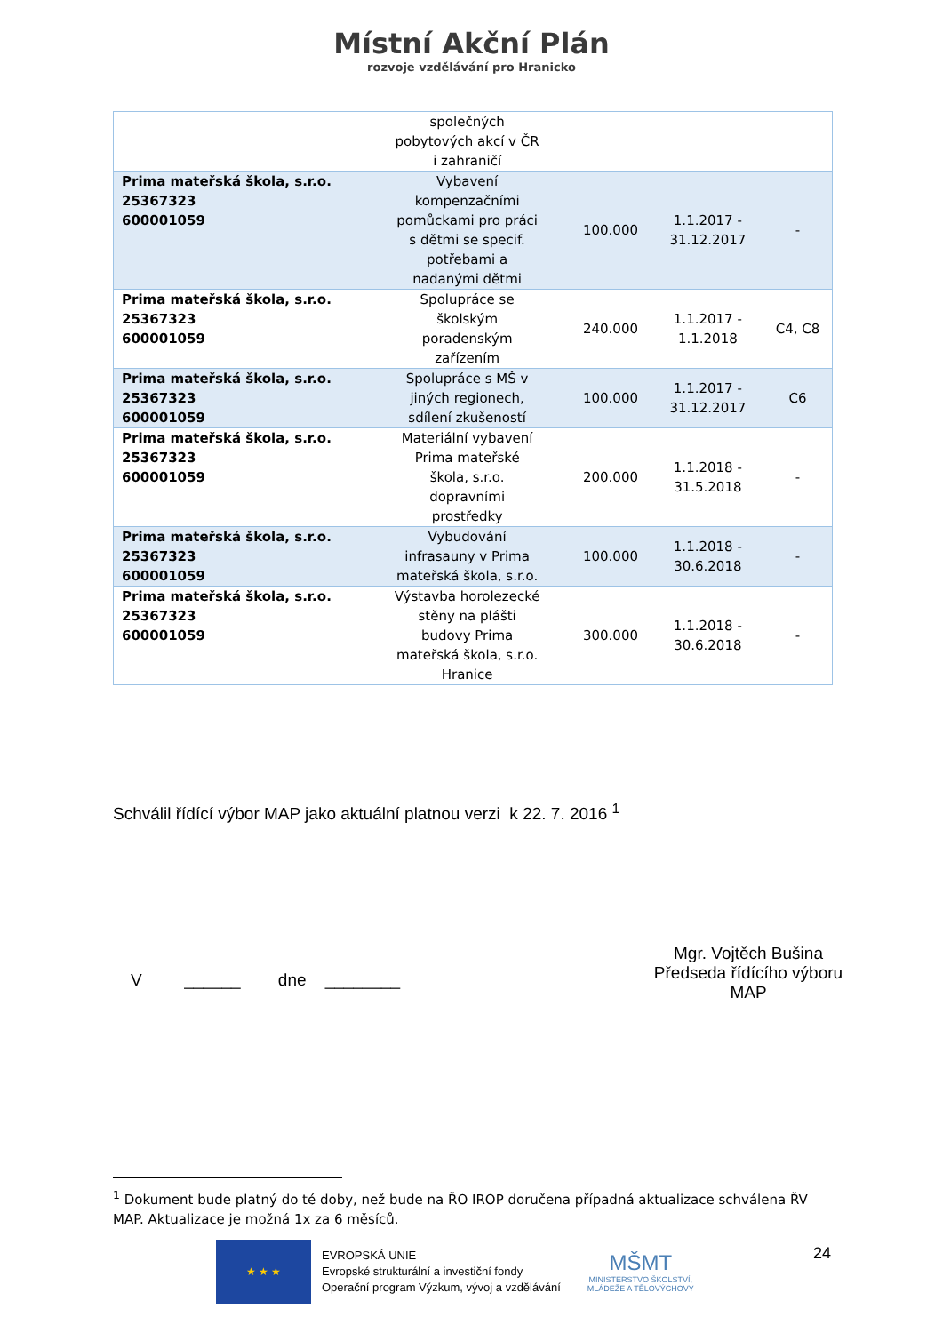Místní Akční Plán
rozvoje vzdělávání pro Hranicko
| | společných pobytových akcí v ČR i zahraničí | | | |
| Prima mateřská škola, s.r.o. 25367323 600001059 | Vybavení kompenzačními pomůckami pro práci s dětmi se specif. potřebami a nadanými dětmi | 100.000 | 1.1.2017 - 31.12.2017 | - |
| Prima mateřská škola, s.r.o. 25367323 600001059 | Spolupráce se školským poradenským zařízením | 240.000 | 1.1.2017 - 1.1.2018 | C4, C8 |
| Prima mateřská škola, s.r.o. 25367323 600001059 | Spolupráce s MŠ v jiných regionech, sdílení zkušeností | 100.000 | 1.1.2017 - 31.12.2017 | C6 |
| Prima mateřská škola, s.r.o. 25367323 600001059 | Materiální vybavení Prima mateřské škola, s.r.o. dopravními prostředky | 200.000 | 1.1.2018 - 31.5.2018 | - |
| Prima mateřská škola, s.r.o. 25367323 600001059 | Vybudování infrasauny v Prima mateřská škola, s.r.o. | 100.000 | 1.1.2018 - 30.6.2018 | - |
| Prima mateřská škola, s.r.o. 25367323 600001059 | Výstavba horolezecké stěny na plášti budovy Prima mateřská škola, s.r.o. Hranice | 300.000 | 1.1.2018 - 30.6.2018 | - |
Schválil řídící výbor MAP jako aktuální platnou verzi k 22. 7. 2016 <sup>1</sup>
V ______ dne ________
Mgr. Vojtěch Bušina
Předseda řídícího výboru
MAP
<sup>1</sup> Dokument bude platný do té doby, než bude na ŘO IROP doručena případná aktualizace schválena ŘV MAP. Aktualizace je možná 1x za 6 měsíců.
★ ★ ★
EVROPSKÁ UNIE
Evropské strukturální a investiční fondy
Operační program Výzkum, vývoj a vzdělávání
MŠMT
MINISTERSTVO ŠKOLSTVÍ,
MLÁDEŽE A TĚLOVÝCHOVY
24